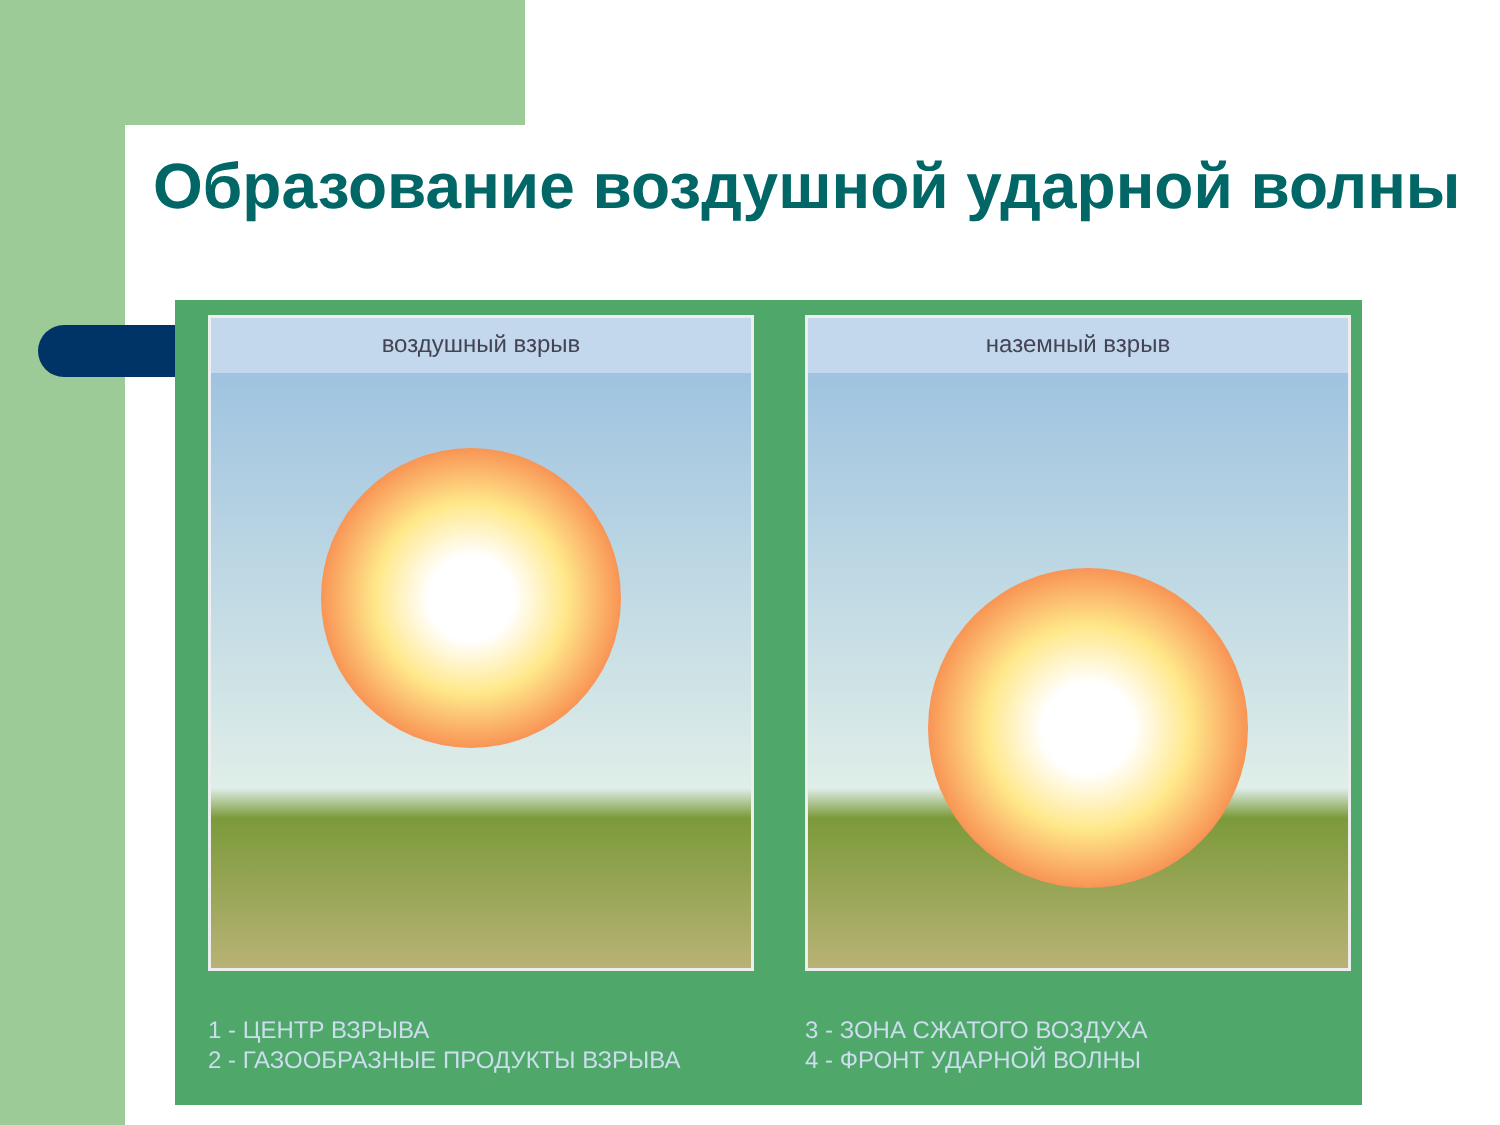Образование воздушной ударной волны
воздушный взрыв наземный взрыв
1 - ЦЕНТР ВЗРЫВА
2 - ГАЗООБРАЗНЫЕ ПРОДУКТЫ ВЗРЫВА
3 - ЗОНА СЖАТОГО ВОЗДУХА
4 - ФРОНТ УДАРНОЙ ВОЛНЫ